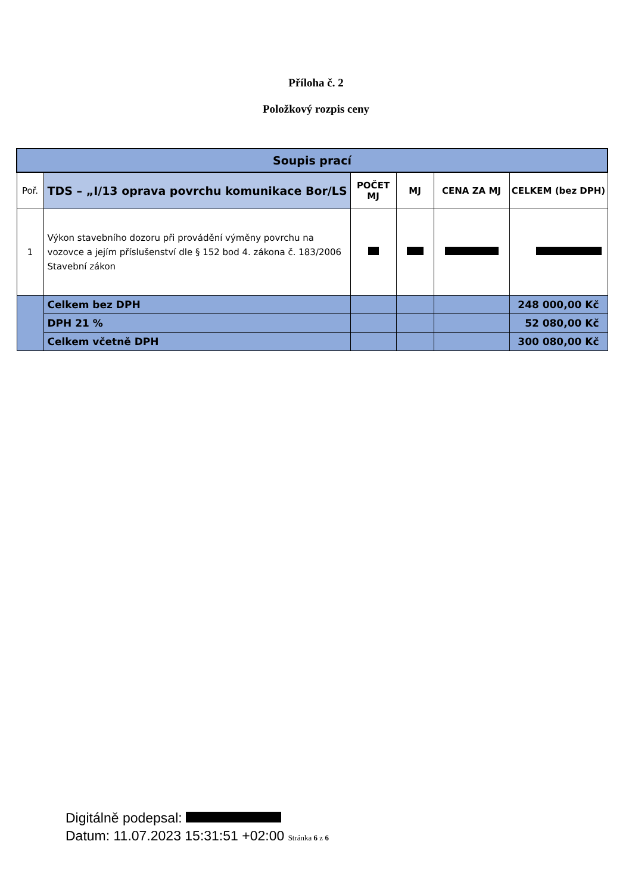Příloha č. 2
Položkový rozpis ceny
| Soupis prací | | | | | |
| --- | --- | --- | --- | --- | --- |
| Poř. | TDS – „I/13 oprava povrchu komunikace Bor/LS | POČET MJ | MJ | CENA ZA MJ | CELKEM (bez DPH) |
| 1 | Výkon stavebního dozoru při provádění výměny povrchu na vozovce a jejím příslušenství dle § 152 bod 4. zákona č. 183/2006 Stavební zákon | | | | |
| | Celkem bez DPH | | | | 248 000,00 Kč |
| | DPH 21 % | | | | 52 080,00 Kč |
| | Celkem včetně DPH | | | | 300 080,00 Kč |
Digitálně podepsal:
Datum: 11.07.2023 15:31:51 +02:00 Stránka 6 z 6